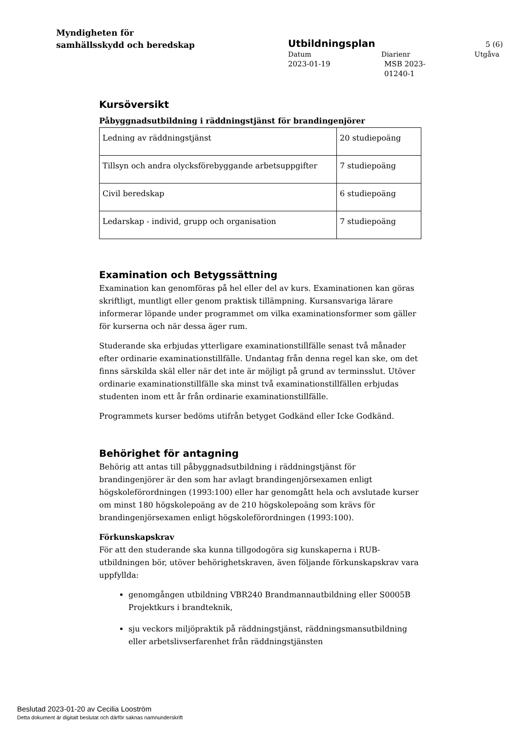Myndigheten för
samhällsskydd och beredskap
Utbildningsplan
5 (6)
Datum Diarienr Utgåva
2023-01-19 MSB 2023-01240-1
Kursöversikt
Påbyggnadsutbildning i räddningstjänst för brandingenjörer
| Ledning av räddningstjänst | 20 studiepoäng |
| Tillsyn och andra olycksförebyggande arbetsuppgifter | 7 studiepoäng |
| Civil beredskap | 6 studiepoäng |
| Ledarskap - individ, grupp och organisation | 7 studiepoäng |
Examination och Betygssättning
Examination kan genomföras på hel eller del av kurs. Examinationen kan göras skriftligt, muntligt eller genom praktisk tillämpning. Kursansvariga lärare informerar löpande under programmet om vilka examinationsformer som gäller för kurserna och när dessa äger rum.
Studerande ska erbjudas ytterligare examinationstillfälle senast två månader efter ordinarie examinationstillfälle. Undantag från denna regel kan ske, om det finns särskilda skäl eller när det inte är möjligt på grund av terminsslut. Utöver ordinarie examinationstillfälle ska minst två examinationstillfällen erbjudas studenten inom ett år från ordinarie examinationstillfälle.
Programmets kurser bedöms utifrån betyget Godkänd eller Icke Godkänd.
Behörighet för antagning
Behörig att antas till påbyggnadsutbildning i räddningstjänst för brandingenjörer är den som har avlagt brandingenjörsexamen enligt högskoleförordningen (1993:100) eller har genomgått hela och avslutade kurser om minst 180 högskolepoäng av de 210 högskolepoäng som krävs för brandingenjörsexamen enligt högskoleförordningen (1993:100).
Förkunskapskrav
För att den studerande ska kunna tillgodogöra sig kunskaperna i RUB-utbildningen bör, utöver behörighetskraven, även följande förkunskapskrav vara uppfyllda:
genomgången utbildning VBR240 Brandmannautbildning eller S0005B Projektkurs i brandteknik,
sju veckors miljöpraktik på räddningstjänst, räddningsmansutbildning eller arbetslivserfarenhet från räddningstjänsten
Beslutad 2023-01-20 av Cecilia Looström
Detta dokument är digitalt beslutat och därför saknas namnunderskrift